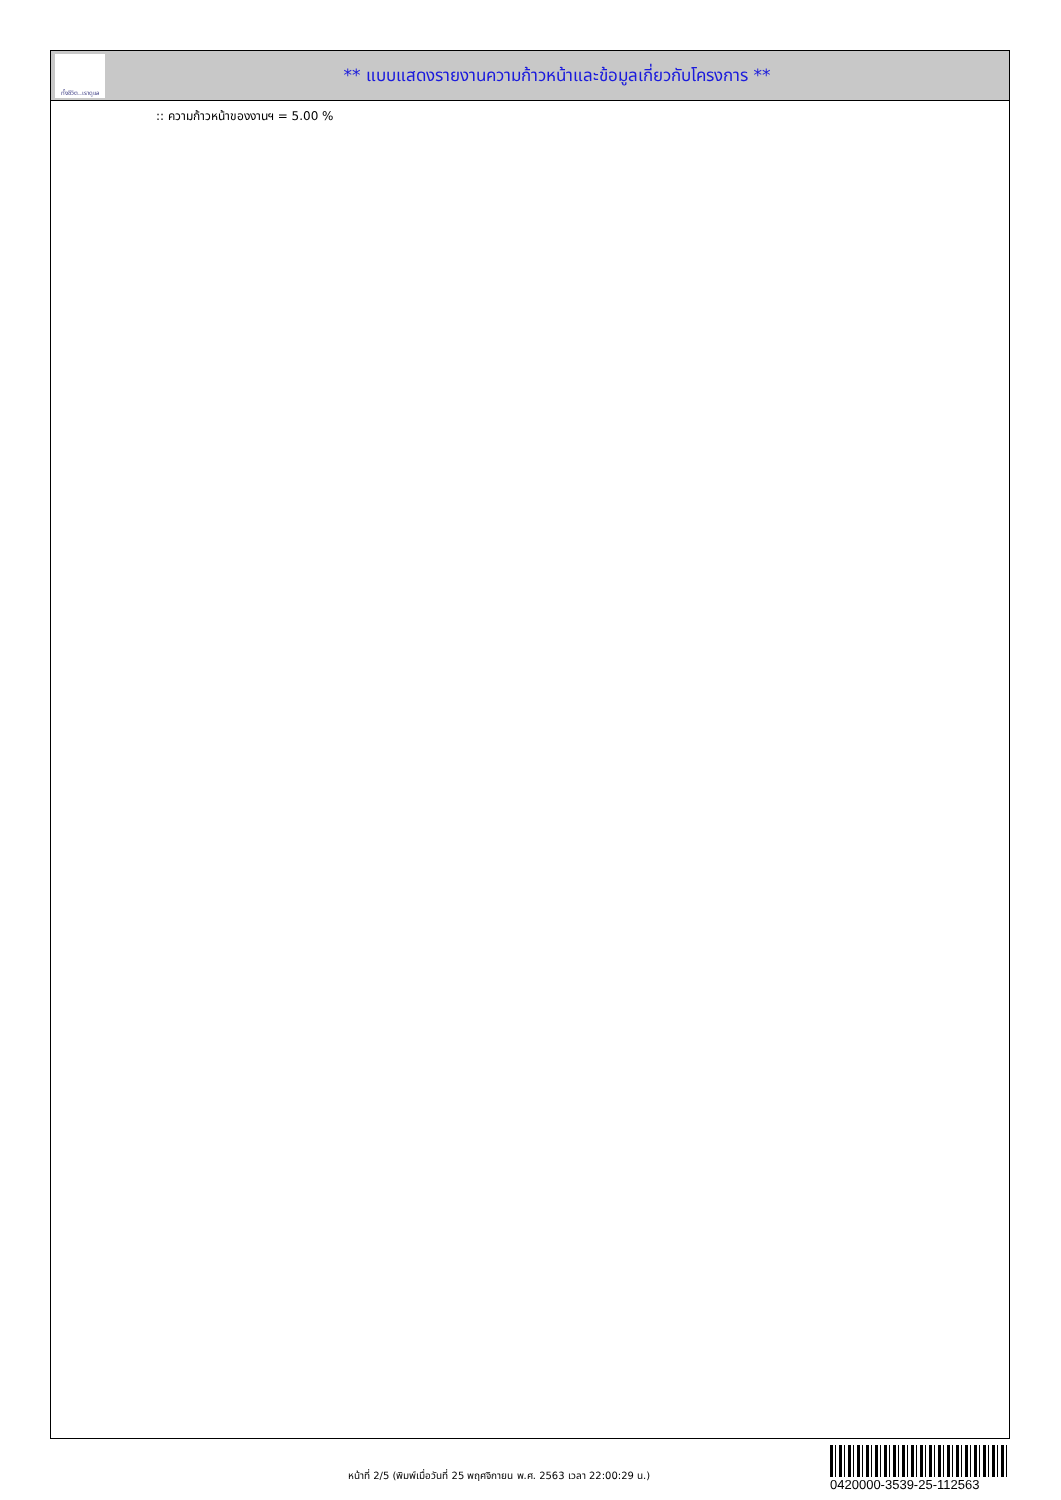ทั้งชีวิต..เราดูแล
** แบบแสดงรายงานความก้าวหน้าและข้อมูลเกี่ยวกับโครงการ **
:: ความก้าวหน้าของงานฯ = 5.00 %
หน้าที่ 2/5 (พิมพ์เมื่อวันที่ 25 พฤศจิกายน พ.ศ. 2563 เวลา 22:00:29 น.)
0420000-3539-25-112563